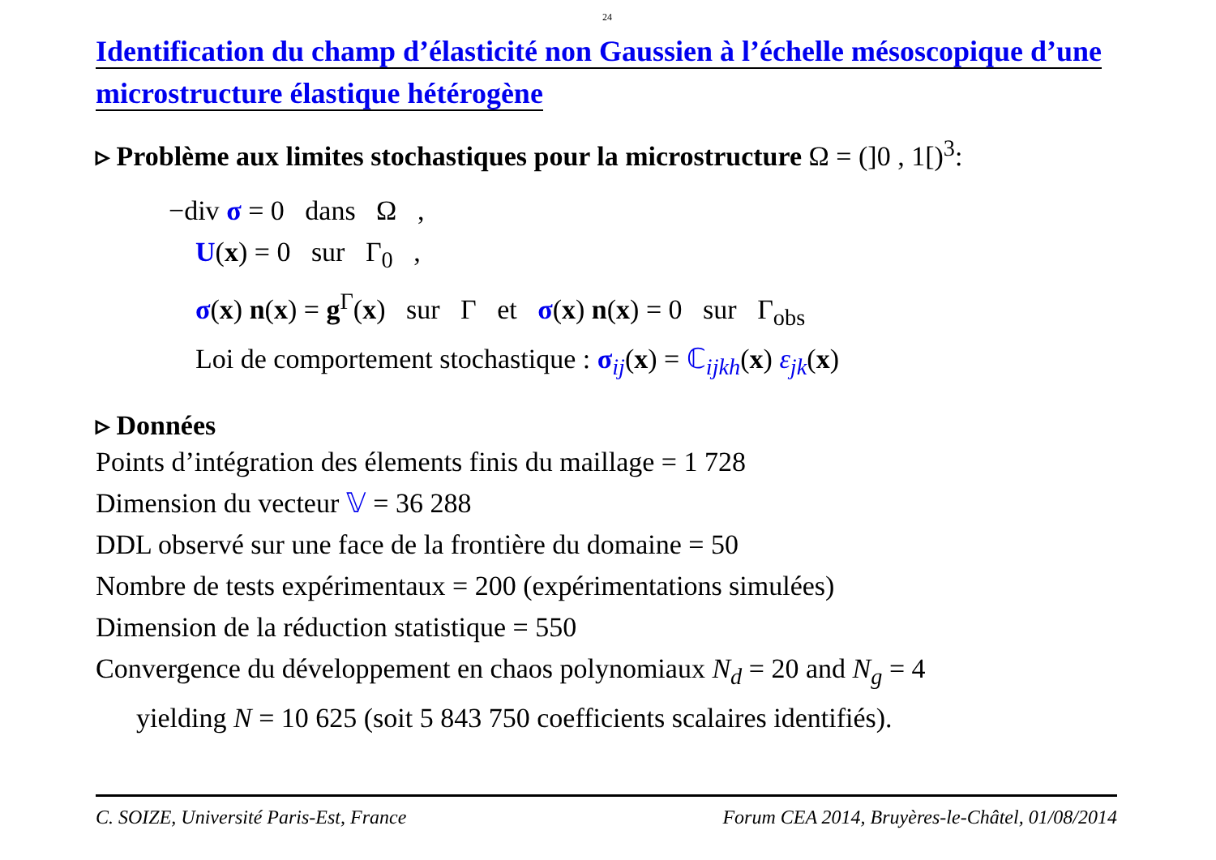24
Identification du champ d’élasticité non Gaussien à l’échelle mésoscopique d’une microstructure élastique hétérogène
▹ Problème aux limites stochastiques pour la microstructure Ω = (]0 , 1[)<sup>3</sup>:
−div σ = 0 dans Ω ,
U(x) = 0 sur Γ<sub>0</sub> ,
σ(x) n(x) = g<sup>Γ</sup>(x) sur Γ et σ(x) n(x) = 0 sur Γ<sub>obs</sub>
Loi de comportement stochastique : σ<sub>ij</sub>(x) = ℂ<sub>ijkh</sub>(x) ε<sub>jk</sub>(x)
▹ Données
Points d’intégration des élements finis du maillage = 1 728
Dimension du vecteur 𝕍 = 36 288
DDL observé sur une face de la frontière du domaine = 50
Nombre de tests expérimentaux = 200 (expérimentations simulées)
Dimension de la réduction statistique = 550
Convergence du développement en chaos polynomiaux N<sub>d</sub> = 20 and N<sub>g</sub> = 4
yielding N = 10 625 (soit 5 843 750 coefficients scalaires identifiés).
C. SOIZE, Université Paris-Est, France Forum CEA 2014, Bruyères-le-Châtel, 01/08/2014